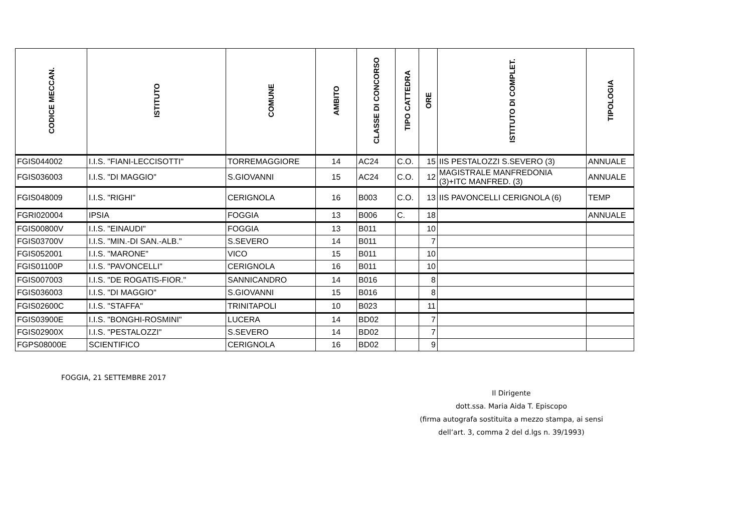| CODICE MECCAN. | ISTITUTO | COMUNE | AMBITO | CLASSE DI CONCORSO | TIPO CATTEDRA | ORE | ISTITUTO DI COMPLET. | TIPOLOGIA |
| --- | --- | --- | --- | --- | --- | --- | --- | --- |
| FGIS044002 | I.I.S. "FIANI-LECCISOTTI" | TORREMAGGIORE | 14 | AC24 | C.O. | 15 | IIS PESTALOZZI S.SEVERO (3) | ANNUALE |
| FGIS036003 | I.I.S. "DI MAGGIO" | S.GIOVANNI | 15 | AC24 | C.O. | 12 | MAGISTRALE MANFREDONIA (3)+ITC MANFRED. (3) | ANNUALE |
| FGIS048009 | I.I.S. "RIGHI" | CERIGNOLA | 16 | B003 | C.O. | 13 | IIS PAVONCELLI CERIGNOLA (6) | TEMP |
| FGRI020004 | IPSIA | FOGGIA | 13 | B006 | C. | 18 | | ANNUALE |
| FGIS00800V | I.I.S. "EINAUDI" | FOGGIA | 13 | B011 | | 10 | | |
| FGIS03700V | I.I.S. "MIN.-DI SAN.-ALB." | S.SEVERO | 14 | B011 | | 7 | | |
| FGIS052001 | I.I.S. "MARONE" | VICO | 15 | B011 | | 10 | | |
| FGIS01100P | I.I.S. "PAVONCELLI" | CERIGNOLA | 16 | B011 | | 10 | | |
| FGIS007003 | I.I.S. "DE ROGATIS-FIOR." | SANNICANDRO | 14 | B016 | | 8 | | |
| FGIS036003 | I.I.S. "DI MAGGIO" | S.GIOVANNI | 15 | B016 | | 8 | | |
| FGIS02600C | I.I.S. "STAFFA" | TRINITAPOLI | 10 | B023 | | 11 | | |
| FGIS03900E | I.I.S. "BONGHI-ROSMINI" | LUCERA | 14 | BD02 | | 7 | | |
| FGIS02900X | I.I.S. "PESTALOZZI" | S.SEVERO | 14 | BD02 | | 7 | | |
| FGPS08000E | SCIENTIFICO | CERIGNOLA | 16 | BD02 | | 9 | | |
FOGGIA, 21 SETTEMBRE 2017
Il Dirigente
dott.ssa. Maria Aida T. Episcopo
(firma autografa sostituita a mezzo stampa, ai sensi
dell’art. 3, comma 2 del d.lgs n. 39/1993)